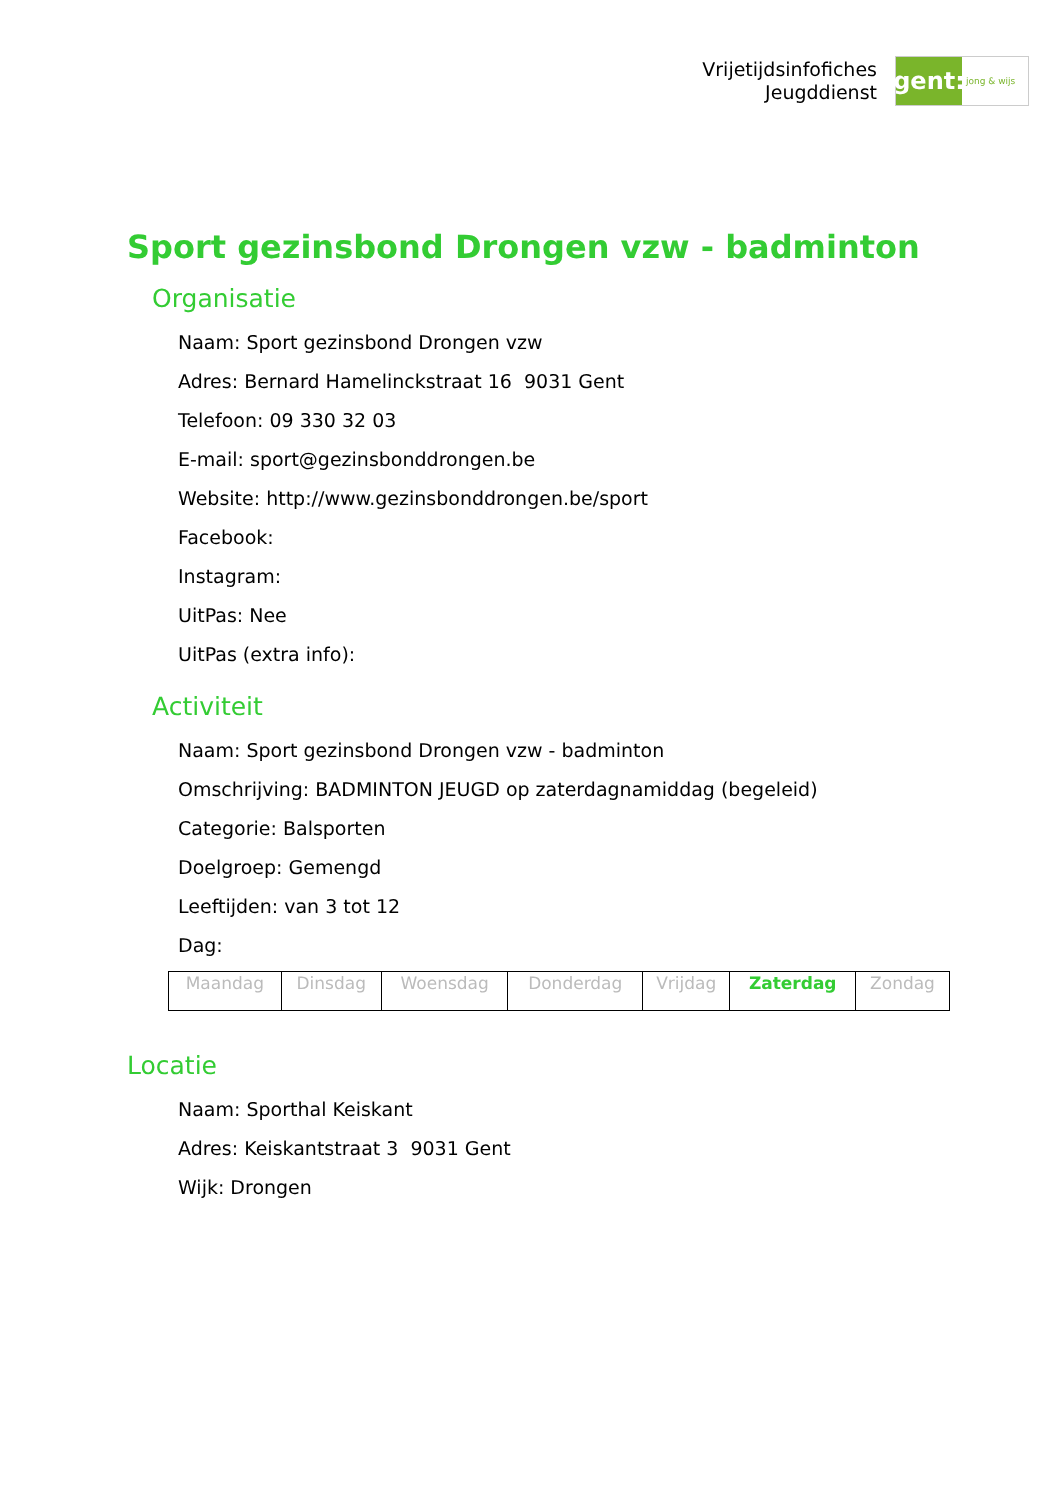Vrijetijdsinfofiches
Jeugddienst
gent:
jong & wijs
Sport gezinsbond Drongen vzw - badminton
Organisatie
Naam: Sport gezinsbond Drongen vzw
Adres: Bernard Hamelinckstraat 16 9031 Gent
Telefoon: 09 330 32 03
E-mail: sport@gezinsbonddrongen.be
Website: http://www.gezinsbonddrongen.be/sport
Facebook:
Instagram:
UitPas: Nee
UitPas (extra info):
Activiteit
Naam: Sport gezinsbond Drongen vzw - badminton
Omschrijving: BADMINTON JEUGD op zaterdagnamiddag (begeleid)
Categorie: Balsporten
Doelgroep: Gemengd
Leeftijden: van 3 tot 12
Dag:
| Maandag | Dinsdag | Woensdag | Donderdag | Vrijdag | Zaterdag | Zondag |
Locatie
Naam: Sporthal Keiskant
Adres: Keiskantstraat 3 9031 Gent
Wijk: Drongen